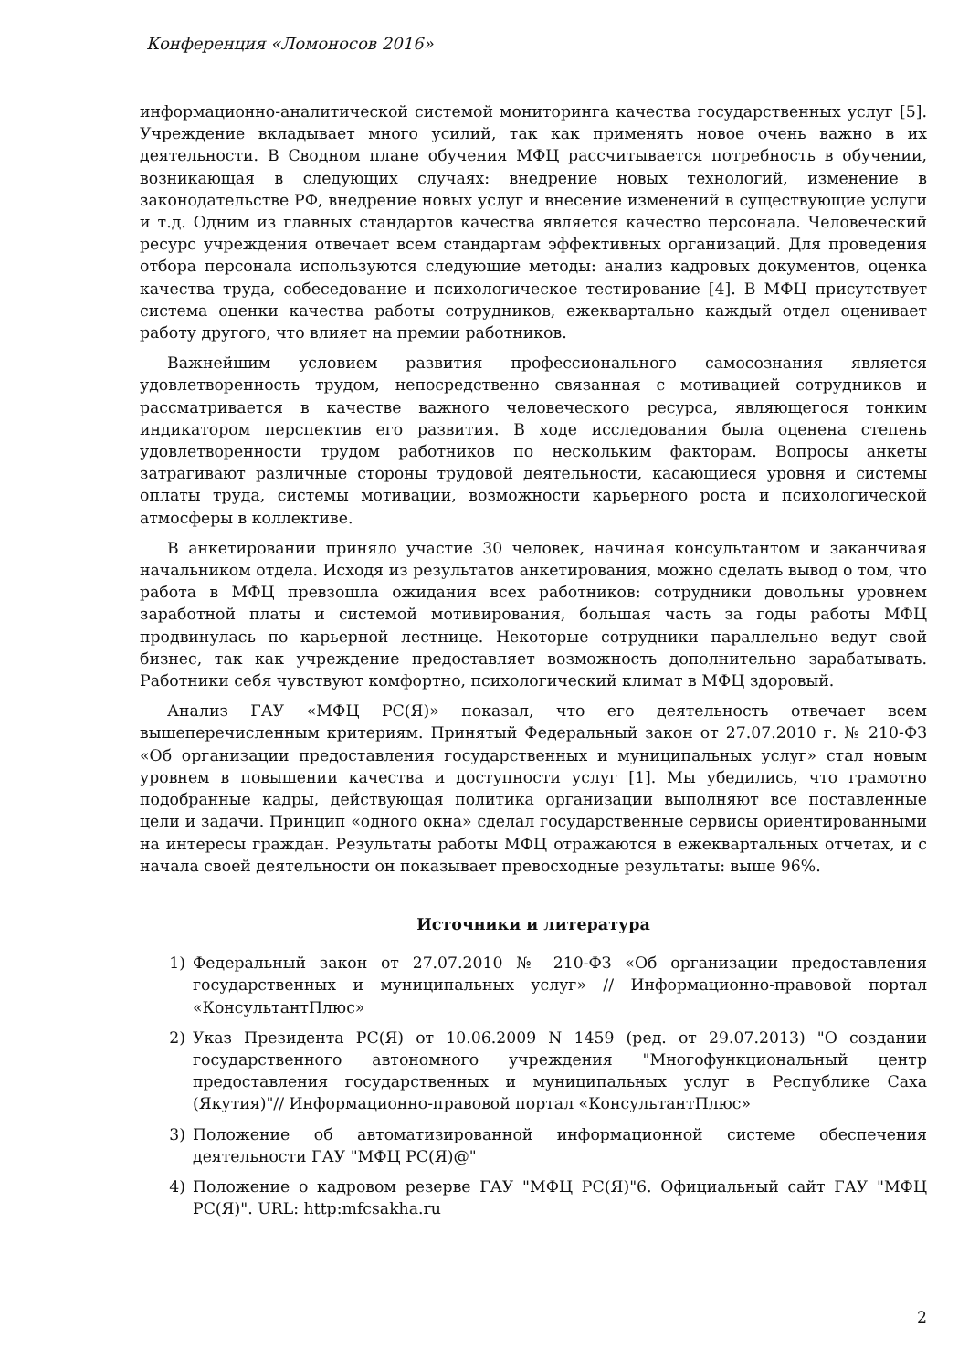Конференция «Ломоносов 2016»
информационно-аналитической системой мониторинга качества государственных услуг [5]. Учреждение вкладывает много усилий, так как применять новое очень важно в их деятельности. В Сводном плане обучения МФЦ рассчитывается потребность в обучении, возникающая в следующих случаях: внедрение новых технологий, изменение в законодательстве РФ, внедрение новых услуг и внесение изменений в существующие услуги и т.д. Одним из главных стандартов качества является качество персонала. Человеческий ресурс учреждения отвечает всем стандартам эффективных организаций. Для проведения отбора персонала используются следующие методы: анализ кадровых документов, оценка качества труда, собеседование и психологическое тестирование [4]. В МФЦ присутствует система оценки качества работы сотрудников, ежеквартально каждый отдел оценивает работу другого, что влияет на премии работников.
Важнейшим условием развития профессионального самосознания является удовлетворенность трудом, непосредственно связанная с мотивацией сотрудников и рассматривается в качестве важного человеческого ресурса, являющегося тонким индикатором перспектив его развития. В ходе исследования была оценена степень удовлетворенности трудом работников по нескольким факторам. Вопросы анкеты затрагивают различные стороны трудовой деятельности, касающиеся уровня и системы оплаты труда, системы мотивации, возможности карьерного роста и психологической атмосферы в коллективе.
В анкетировании приняло участие 30 человек, начиная консультантом и заканчивая начальником отдела. Исходя из результатов анкетирования, можно сделать вывод о том, что работа в МФЦ превзошла ожидания всех работников: сотрудники довольны уровнем заработной платы и системой мотивирования, большая часть за годы работы МФЦ продвинулась по карьерной лестнице. Некоторые сотрудники параллельно ведут свой бизнес, так как учреждение предоставляет возможность дополнительно зарабатывать. Работники себя чувствуют комфортно, психологический климат в МФЦ здоровый.
Анализ ГАУ «МФЦ РС(Я)» показал, что его деятельность отвечает всем вышеперечисленным критериям. Принятый Федеральный закон от 27.07.2010 г. № 210-ФЗ «Об организации предоставления государственных и муниципальных услуг» стал новым уровнем в повышении качества и доступности услуг [1]. Мы убедились, что грамотно подобранные кадры, действующая политика организации выполняют все поставленные цели и задачи. Принцип «одного окна» сделал государственные сервисы ориентированными на интересы граждан. Результаты работы МФЦ отражаются в ежеквартальных отчетах, и с начала своей деятельности он показывает превосходные результаты: выше 96%.
Источники и литература
1) Федеральный закон от 27.07.2010 № 210-ФЗ «Об организации предоставления государственных и муниципальных услуг» // Информационно-правовой портал «КонсультантПлюс»
2) Указ Президента РС(Я) от 10.06.2009 N 1459 (ред. от 29.07.2013) "О создании государственного автономного учреждения "Многофункциональный центр предоставления государственных и муниципальных услуг в Республике Саха (Якутия)"// Информационно-правовой портал «КонсультантПлюс»
3) Положение об автоматизированной информационной системе обеспечения деятельности ГАУ "МФЦ РС(Я)@"
4) Положение о кадровом резерве ГАУ "МФЦ РС(Я)"6. Официальный сайт ГАУ "МФЦ РС(Я)". URL: http:mfcsakha.ru
2